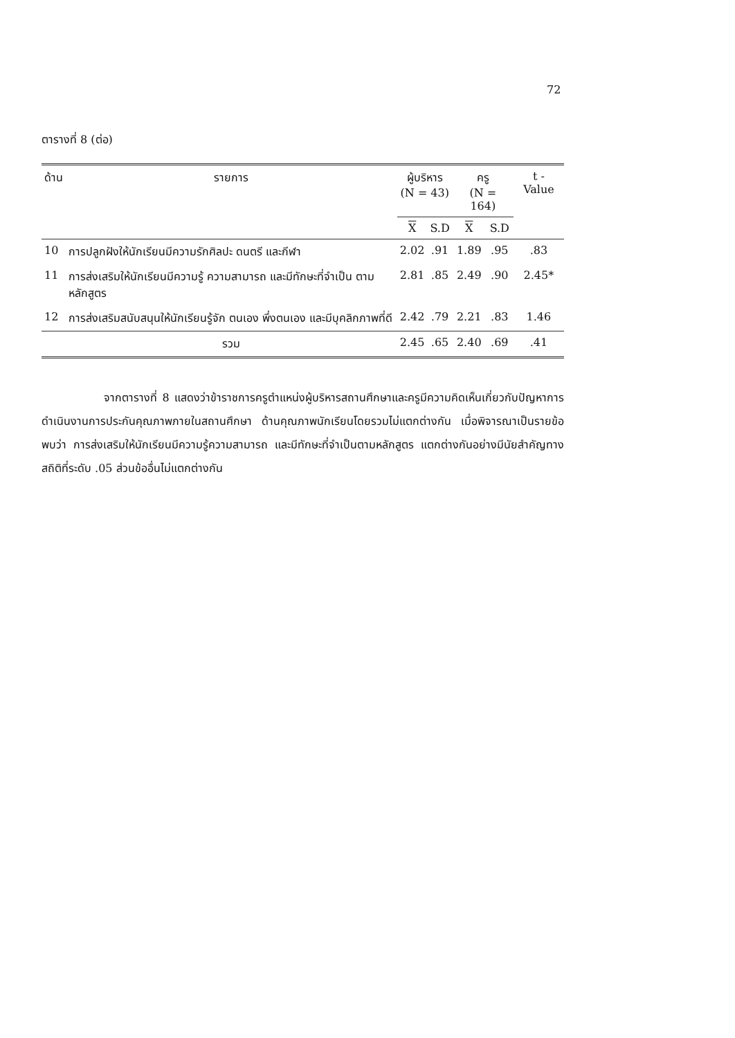72
ตารางที่ 8 (ต่อ)
| ด้าน | รายการ | ผู้บริหาร (N = 43) | | ครู (N = 164) | | t - Value |
| --- | --- | --- | --- | --- | --- | --- |
| | | X | S.D | X | S.D | |
| 10 | การปลูกฝังให้นักเรียนมีความรักศิลปะ ดนตรี และกีฬา | 2.02 | .91 | 1.89 | .95 | .83 |
| 11 | การส่งเสริมให้นักเรียนมีความรู้ ความสามารถ และมีทักษะที่จำเป็น ตามหลักสูตร | 2.81 | .85 | 2.49 | .90 | 2.45* |
| 12 | การส่งเสริมสนับสนุนให้นักเรียนรู้จัก ตนเอง พึ่งตนเอง และมีบุคลิกภาพที่ดี | 2.42 | .79 | 2.21 | .83 | 1.46 |
| | รวม | 2.45 | .65 | 2.40 | .69 | .41 |
จากตารางที่ 8 แสดงว่าข้าราชการครูตำแหน่งผู้บริหารสถานศึกษาและครูมีความคิดเห็นเกี่ยวกับปัญหาการดำเนินงานการประกันคุณภาพภายในสถานศึกษา ด้านคุณภาพนักเรียนโดยรวมไม่แตกต่างกัน เมื่อพิจารณาเป็นรายข้อพบว่า การส่งเสริมให้นักเรียนมีความรู้ความสามารถ และมีทักษะที่จำเป็นตามหลักสูตร แตกต่างกันอย่างมีนัยสำคัญทางสถิติที่ระดับ .05 ส่วนข้ออื่นไม่แตกต่างกัน